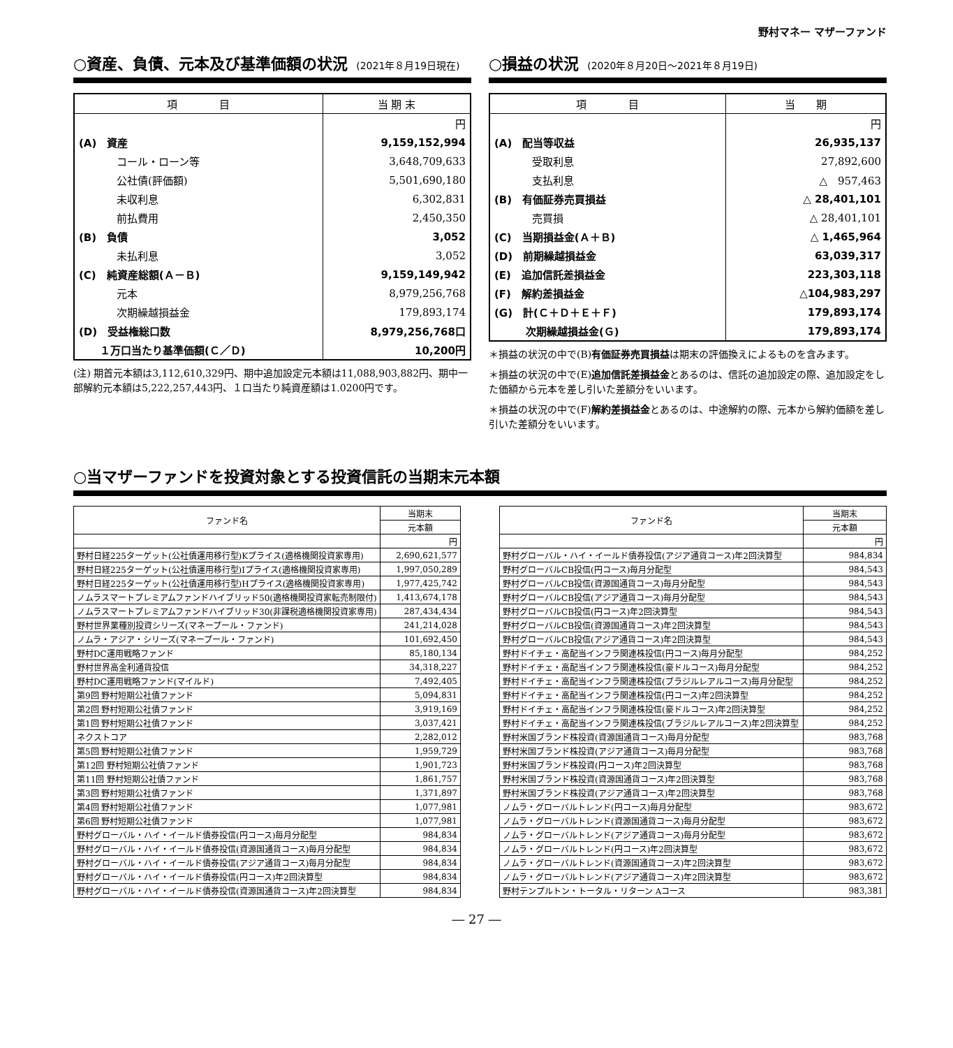野村マネー マザーファンド
○資産、負債、元本及び基準価額の状況 (2021年８月19日現在)
| 項 目 | 当 期 末 |
| --- | --- |
| | 円 |
| (A) 資産 | 9,159,152,994 |
| コール・ローン等 | 3,648,709,633 |
| 公社債(評価額) | 5,501,690,180 |
| 未収利息 | 6,302,831 |
| 前払費用 | 2,450,350 |
| (B) 負債 | 3,052 |
| 未払利息 | 3,052 |
| (C) 純資産総額(Ａ－Ｂ) | 9,159,149,942 |
| 元本 | 8,979,256,768 |
| 次期繰越損益金 | 179,893,174 |
| (D) 受益権総口数 | 8,979,256,768口 |
| １万口当たり基準価額(Ｃ／Ｄ) | 10,200円 |
(注) 期首元本額は3,112,610,329円、期中追加設定元本額は11,088,903,882円、期中一部解約元本額は5,222,257,443円、１口当たり純資産額は1.0200円です。
○損益の状況 (2020年８月20日～2021年８月19日)
| 項 目 | 当 期 |
| --- | --- |
| | 円 |
| (A) 配当等収益 | 26,935,137 |
| 受取利息 | 27,892,600 |
| 支払利息 | △ 957,463 |
| (B) 有価証券売買損益 | △ 28,401,101 |
| 売買損 | △ 28,401,101 |
| (C) 当期損益金(Ａ＋Ｂ) | △ 1,465,964 |
| (D) 前期繰越損益金 | 63,039,317 |
| (E) 追加信託差損益金 | 223,303,118 |
| (F) 解約差損益金 | △104,983,297 |
| (G) 計(Ｃ＋Ｄ＋Ｅ＋Ｆ) | 179,893,174 |
| 次期繰越損益金(Ｇ) | 179,893,174 |
＊損益の状況の中で(B)有価証券売買損益は期末の評価換えによるものを含みます。
＊損益の状況の中で(E)追加信託差損益金とあるのは、信託の追加設定の際、追加設定をした価額から元本を差し引いた差額分をいいます。
＊損益の状況の中で(F)解約差損益金とあるのは、中途解約の際、元本から解約価額を差し引いた差額分をいいます。
○当マザーファンドを投資対象とする投資信託の当期末元本額
| ファンド名 | 当期末 |
| --- | --- |
| | 元本額 |
| | 円 |
| 野村日経225ターゲット(公社債運用移行型)Kプライス(適格機関投資家専用) | 2,690,621,577 |
| 野村日経225ターゲット(公社債運用移行型)Iプライス(適格機関投資家専用) | 1,997,050,289 |
| 野村日経225ターゲット(公社債運用移行型)Hプライス(適格機関投資家専用) | 1,977,425,742 |
| ノムラスマートプレミアムファンドハイブリッド50(適格機関投資家転売制限付) | 1,413,674,178 |
| ノムラスマートプレミアムファンドハイブリッド30(非課税適格機関投資家専用) | 287,434,434 |
| 野村世界業種別投資シリーズ(マネープール・ファンド) | 241,214,028 |
| ノムラ・アジア・シリーズ(マネープール・ファンド) | 101,692,450 |
| 野村DC運用戦略ファンド | 85,180,134 |
| 野村世界高金利通貨投信 | 34,318,227 |
| 野村DC運用戦略ファンド(マイルド) | 7,492,405 |
| 第9回 野村短期公社債ファンド | 5,094,831 |
| 第2回 野村短期公社債ファンド | 3,919,169 |
| 第1回 野村短期公社債ファンド | 3,037,421 |
| ネクストコア | 2,282,012 |
| 第5回 野村短期公社債ファンド | 1,959,729 |
| 第12回 野村短期公社債ファンド | 1,901,723 |
| 第11回 野村短期公社債ファンド | 1,861,757 |
| 第3回 野村短期公社債ファンド | 1,371,897 |
| 第4回 野村短期公社債ファンド | 1,077,981 |
| 第6回 野村短期公社債ファンド | 1,077,981 |
| 野村グローバル・ハイ・イールド債券投信(円コース)毎月分配型 | 984,834 |
| 野村グローバル・ハイ・イールド債券投信(資源国通貨コース)毎月分配型 | 984,834 |
| 野村グローバル・ハイ・イールド債券投信(アジア通貨コース)毎月分配型 | 984,834 |
| 野村グローバル・ハイ・イールド債券投信(円コース)年2回決算型 | 984,834 |
| 野村グローバル・ハイ・イールド債券投信(資源国通貨コース)年2回決算型 | 984,834 |
| ファンド名 | 当期末 |
| --- | --- |
| | 元本額 |
| | 円 |
| 野村グローバル・ハイ・イールド債券投信(アジア通貨コース)年2回決算型 | 984,834 |
| 野村グローバルCB投信(円コース)毎月分配型 | 984,543 |
| 野村グローバルCB投信(資源国通貨コース)毎月分配型 | 984,543 |
| 野村グローバルCB投信(アジア通貨コース)毎月分配型 | 984,543 |
| 野村グローバルCB投信(円コース)年2回決算型 | 984,543 |
| 野村グローバルCB投信(資源国通貨コース)年2回決算型 | 984,543 |
| 野村グローバルCB投信(アジア通貨コース)年2回決算型 | 984,543 |
| 野村ドイチェ・高配当インフラ関連株投信(円コース)毎月分配型 | 984,252 |
| 野村ドイチェ・高配当インフラ関連株投信(豪ドルコース)毎月分配型 | 984,252 |
| 野村ドイチェ・高配当インフラ関連株投信(ブラジルレアルコース)毎月分配型 | 984,252 |
| 野村ドイチェ・高配当インフラ関連株投信(円コース)年2回決算型 | 984,252 |
| 野村ドイチェ・高配当インフラ関連株投信(豪ドルコース)年2回決算型 | 984,252 |
| 野村ドイチェ・高配当インフラ関連株投信(ブラジルレアルコース)年2回決算型 | 984,252 |
| 野村米国ブランド株投資(資源国通貨コース)毎月分配型 | 983,768 |
| 野村米国ブランド株投資(アジア通貨コース)毎月分配型 | 983,768 |
| 野村米国ブランド株投資(円コース)年2回決算型 | 983,768 |
| 野村米国ブランド株投資(資源国通貨コース)年2回決算型 | 983,768 |
| 野村米国ブランド株投資(アジア通貨コース)年2回決算型 | 983,768 |
| ノムラ・グローバルトレンド(円コース)毎月分配型 | 983,672 |
| ノムラ・グローバルトレンド(資源国通貨コース)毎月分配型 | 983,672 |
| ノムラ・グローバルトレンド(アジア通貨コース)毎月分配型 | 983,672 |
| ノムラ・グローバルトレンド(円コース)年2回決算型 | 983,672 |
| ノムラ・グローバルトレンド(資源国通貨コース)年2回決算型 | 983,672 |
| ノムラ・グローバルトレンド(アジア通貨コース)年2回決算型 | 983,672 |
| 野村テンプルトン・トータル・リターン Aコース | 983,381 |
― 27 ―